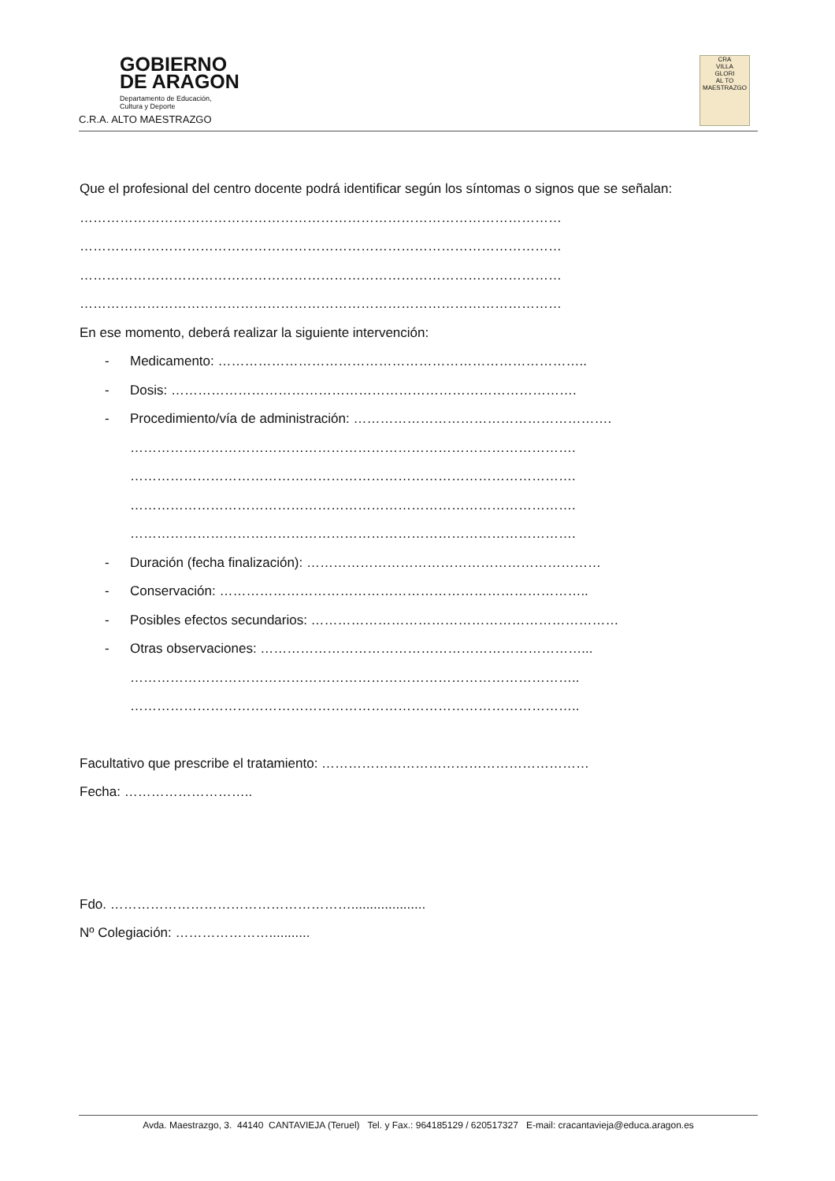GOBIERNO
DE ARAGON
Departamento de Educación,
Cultura y Deporte
C.R.A. ALTO MAESTRAZGO
CRA
VILLA
GLORI
AL TO
MAESTRAZGO
Que el profesional del centro docente podrá identificar según los síntomas o signos que se señalan:
………………………………………………………………………………………………
………………………………………………………………………………………………
………………………………………………………………………………………………
………………………………………………………………………………………………
En ese momento, deberá realizar la siguiente intervención:
- Medicamento: ………………………………………………………………………..
- Dosis: ……………………………………………………………………………….
- Procedimiento/vía de administración: ………………………………………………….
……………………………………………………………………………………….
……………………………………………………………………………………….
……………………………………………………………………………………….
……………………………………………………………………………………….
- Duración (fecha finalización): …………………………………………………………
- Conservación: ………………………………………………………………………..
- Posibles efectos secundarios: ……………………………………………………………
- Otras observaciones: ………………………………………………………………...
………………………………………………………………………………………..
………………………………………………………………………………………..
Facultativo que prescribe el tratamiento: ……………………………………………………
Fecha: ………………………..
Fdo. ………………………………………………....................
Nº Colegiación: …………………...........
Avda. Maestrazgo, 3. 44140 CANTAVIEJA (Teruel) Tel. y Fax.: 964185129 / 620517327 E-mail: cracantavieja@educa.aragon.es